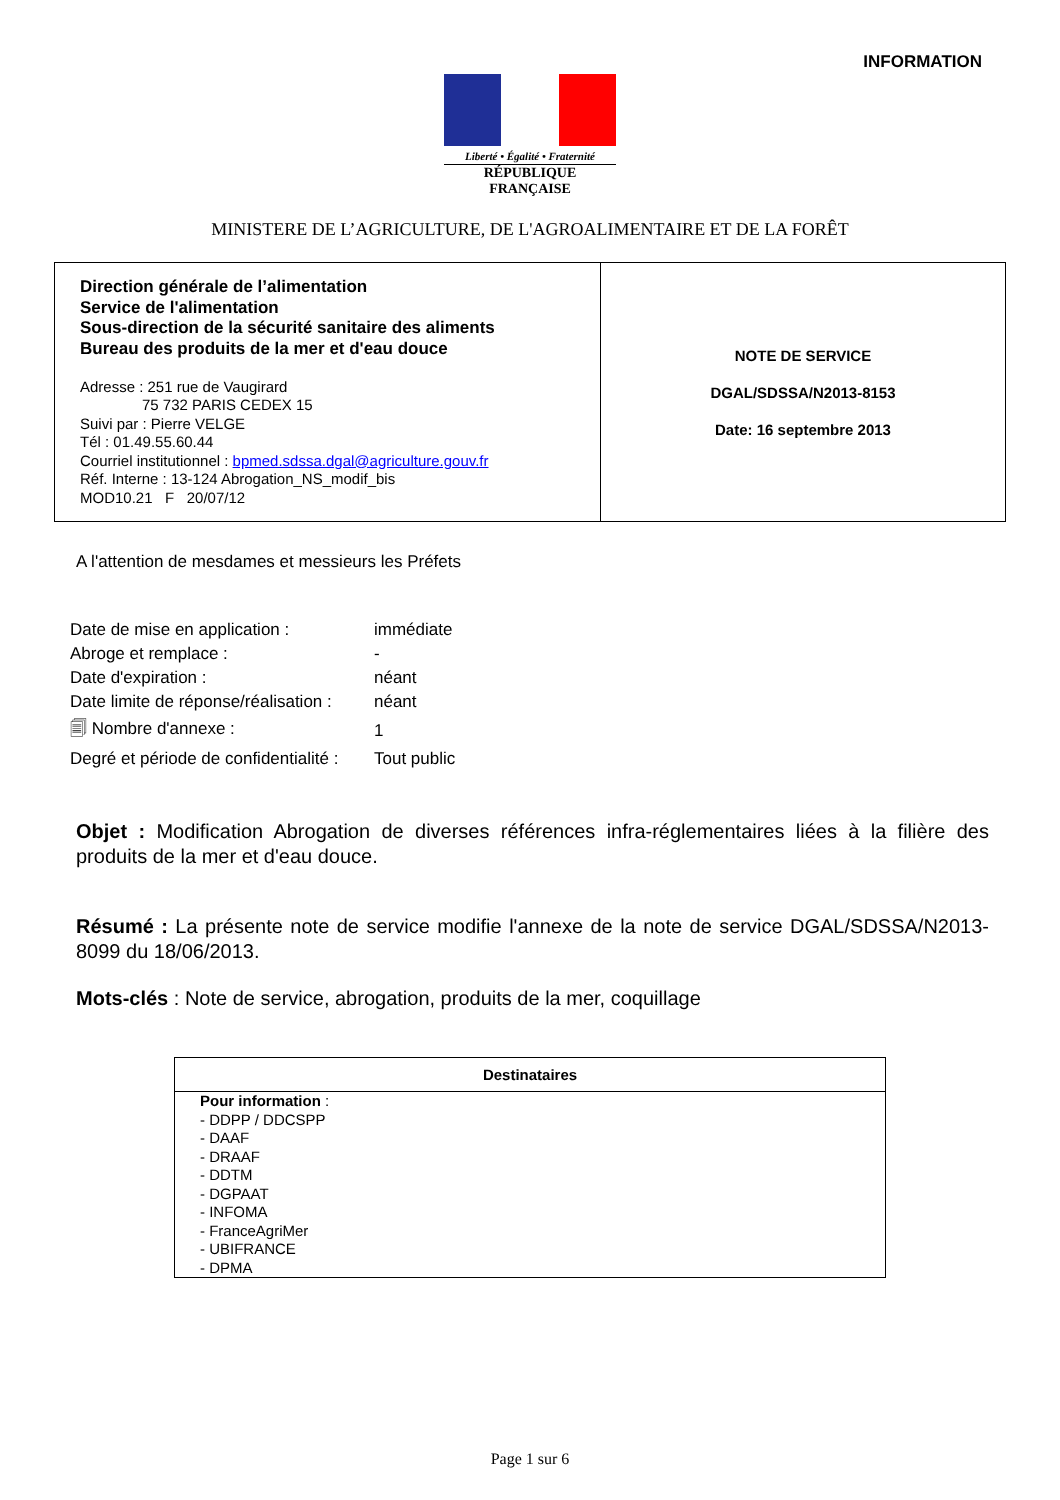INFORMATION
Liberté • Égalité • Fraternité
RÉPUBLIQUE FRANÇAISE
MINISTERE DE L’AGRICULTURE, DE L'AGROALIMENTAIRE ET DE LA FORÊT
| Direction générale de l’alimentation Service de l'alimentation Sous-direction de la sécurité sanitaire des aliments Bureau des produits de la mer et d'eau douce Adresse : 251 rue de Vaugirard 75 732 PARIS CEDEX 15 Suivi par : Pierre VELGE Tél : 01.49.55.60.44 Courriel institutionnel : bpmed.sdssa.dgal@agriculture.gouv.fr Réf. Interne : 13-124 Abrogation_NS_modif_bis MOD10.21 F 20/07/12 | NOTE DE SERVICE DGAL/SDSSA/N2013-8153 Date: 16 septembre 2013 |
A l'attention de mesdames et messieurs les Préfets
| Date de mise en application : | immédiate |
| Abroge et remplace : | - |
| Date d'expiration : | néant |
| Date limite de réponse/réalisation : | néant |
| 🗐 Nombre d'annexe : | 1 |
| Degré et période de confidentialité : | Tout public |
Objet : Modification Abrogation de diverses références infra-réglementaires liées à la filière des produits de la mer et d'eau douce.
Résumé : La présente note de service modifie l'annexe de la note de service DGAL/SDSSA/N2013-8099 du 18/06/2013.
Mots-clés : Note de service, abrogation, produits de la mer, coquillage
| Destinataires |
| --- |
| Pour information : - DDPP / DDCSPP - DAAF - DRAAF - DDTM - DGPAAT - INFOMA - FranceAgriMer - UBIFRANCE - DPMA |
Page 1 sur 6